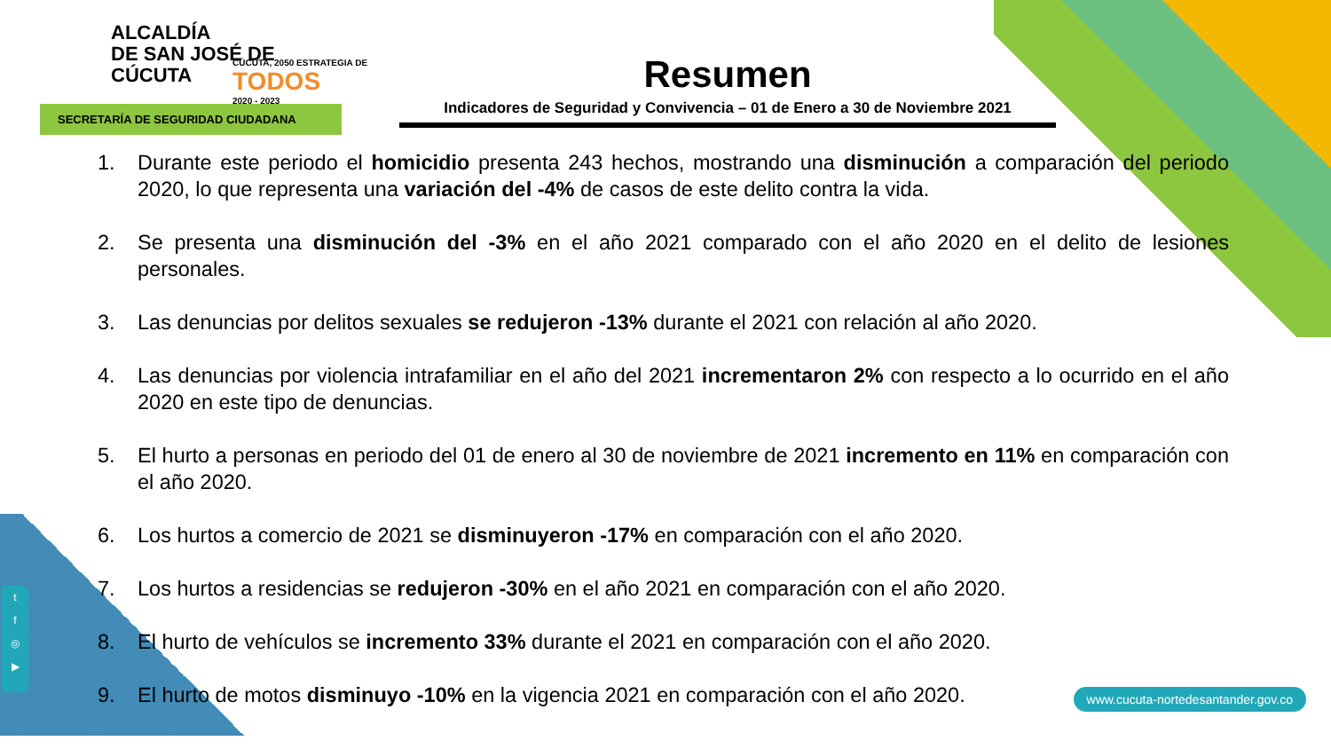ALCALDÍA
DE SAN JOSÉ DE
CÚCUTA
SECRETARÍA DE SEGURIDAD CIUDADANA
CÚCUTA, 2050 ESTRATEGIA DE
TODOS
2020 - 2023
Resumen
Indicadores de Seguridad y Convivencia – 01 de Enero a 30 de Noviembre 2021
1. Durante este periodo el homicidio presenta 243 hechos, mostrando una disminución a comparación del periodo 2020, lo que representa una variación del -4% de casos de este delito contra la vida.
2. Se presenta una disminución del -3% en el año 2021 comparado con el año 2020 en el delito de lesiones personales.
3. Las denuncias por delitos sexuales se redujeron -13% durante el 2021 con relación al año 2020.
4. Las denuncias por violencia intrafamiliar en el año del 2021 incrementaron 2% con respecto a lo ocurrido en el año 2020 en este tipo de denuncias.
5. El hurto a personas en periodo del 01 de enero al 30 de noviembre de 2021 incremento en 11% en comparación con el año 2020.
6. Los hurtos a comercio de 2021 se disminuyeron -17% en comparación con el año 2020.
7. Los hurtos a residencias se redujeron -30% en el año 2021 en comparación con el año 2020.
8. El hurto de vehículos se incremento 33% durante el 2021 en comparación con el año 2020.
9. El hurto de motos disminuyo -10% en la vigencia 2021 en comparación con el año 2020.
t
f
◎
▶
www.cucuta-nortedesantander.gov.co